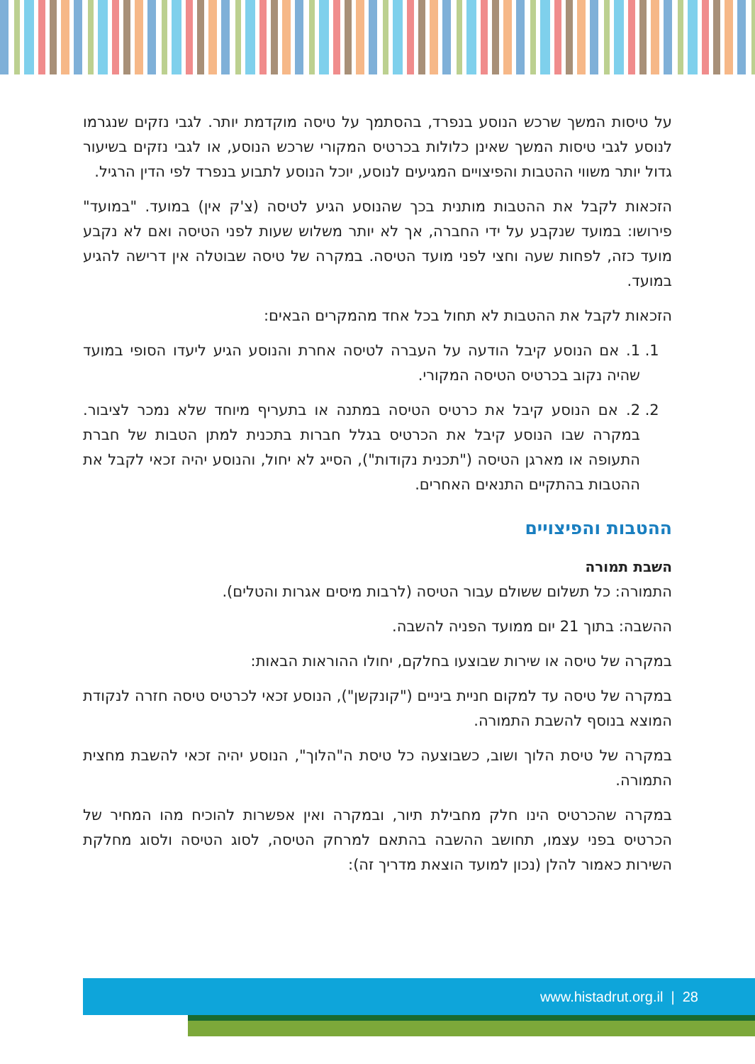על טיסות המשך שרכש הנוסע בנפרד, בהסתמך על טיסה מוקדמת יותר. לגבי נזקים שנגרמו לנוסע לגבי טיסות המשך שאינן כלולות בכרטיס המקורי שרכש הנוסע, או לגבי נזקים בשיעור גדול יותר משווי ההטבות והפיצויים המגיעים לנוסע, יוכל הנוסע לתבוע בנפרד לפי הדין הרגיל.
הזכאות לקבל את ההטבות מותנית בכך שהנוסע הגיע לטיסה (צ'ק אין) במועד. "במועד" פירושו: במועד שנקבע על ידי החברה, אך לא יותר משלוש שעות לפני הטיסה ואם לא נקבע מועד כזה, לפחות שעה וחצי לפני מועד הטיסה. במקרה של טיסה שבוטלה אין דרישה להגיע במועד.
הזכאות לקבל את ההטבות לא תחול בכל אחד מהמקרים הבאים:
1. 1. אם הנוסע קיבל הודעה על העברה לטיסה אחרת והנוסע הגיע ליעדו הסופי במועד שהיה נקוב בכרטיס הטיסה המקורי.
2. 2. אם הנוסע קיבל את כרטיס הטיסה במתנה או בתעריף מיוחד שלא נמכר לציבור. במקרה שבו הנוסע קיבל את הכרטיס בגלל חברות בתכנית למתן הטבות של חברת התעופה או מארגן הטיסה ("תכנית נקודות"), הסייג לא יחול, והנוסע יהיה זכאי לקבל את ההטבות בהתקיים התנאים האחרים.
ההטבות והפיצויים
השבת תמורה
התמורה: כל תשלום ששולם עבור הטיסה (לרבות מיסים אגרות והטלים).
ההשבה: בתוך 21 יום ממועד הפניה להשבה.
במקרה של טיסה או שירות שבוצעו בחלקם, יחולו ההוראות הבאות:
במקרה של טיסה עד למקום חניית ביניים ("קונקשן"), הנוסע זכאי לכרטיס טיסה חזרה לנקודת המוצא בנוסף להשבת התמורה.
במקרה של טיסת הלוך ושוב, כשבוצעה כל טיסת ה"הלוך", הנוסע יהיה זכאי להשבת מחצית התמורה.
במקרה שהכרטיס הינו חלק מחבילת תיור, ובמקרה ואין אפשרות להוכיח מהו המחיר של הכרטיס בפני עצמו, תחושב ההשבה בהתאם למרחק הטיסה, לסוג הטיסה ולסוג מחלקת השירות כאמור להלן (נכון למועד הוצאת מדריך זה):
www.histadrut.org.il | 28